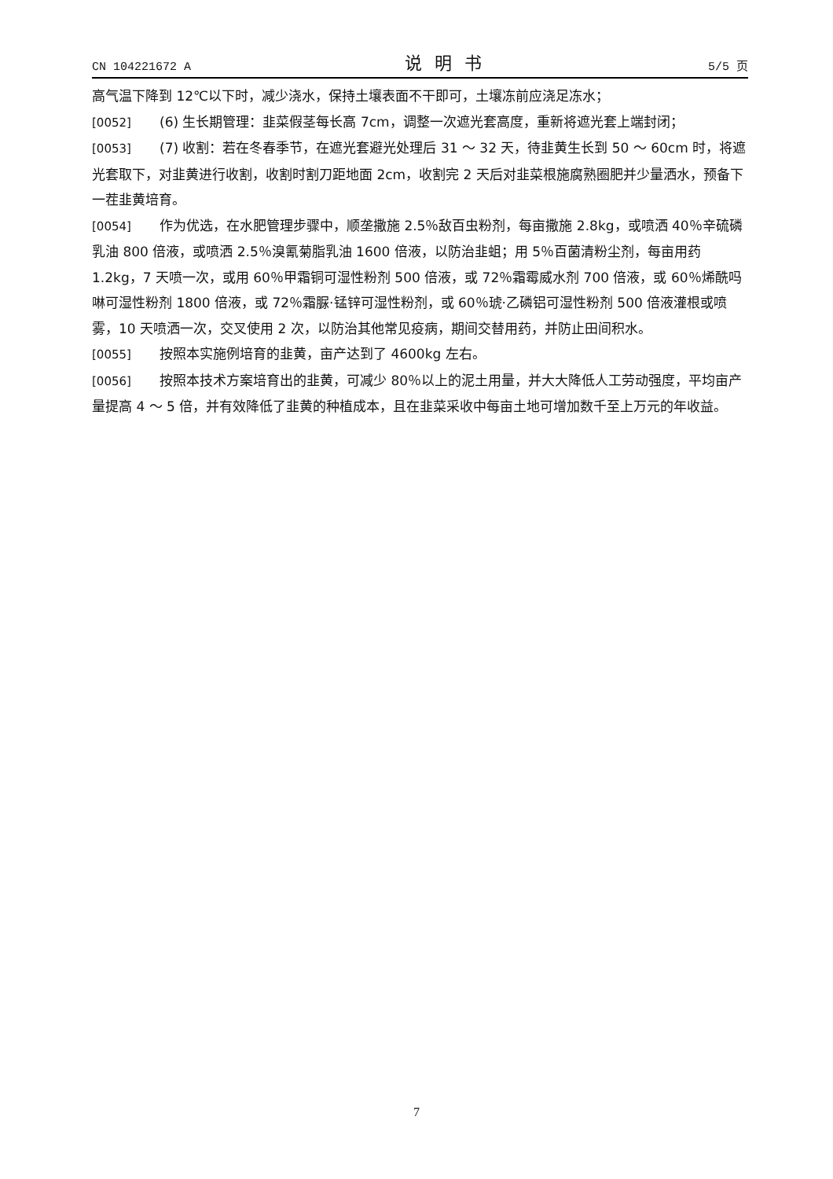CN 104221672 A 说明书 5/5 页
高气温下降到 12℃以下时，减少浇水，保持土壤表面不干即可，土壤冻前应浇足冻水；
[0052] (6) 生长期管理：韭菜假茎每长高 7cm，调整一次遮光套高度，重新将遮光套上端封闭；
[0053] (7) 收割：若在冬春季节，在遮光套避光处理后 31 ～ 32 天，待韭黄生长到 50 ～ 60cm 时，将遮光套取下，对韭黄进行收割，收割时割刀距地面 2cm，收割完 2 天后对韭菜根施腐熟圈肥并少量洒水，预备下一茬韭黄培育。
[0054] 作为优选，在水肥管理步骤中，顺垄撒施 2.5％敌百虫粉剂，每亩撒施 2.8kg，或喷洒 40％辛硫磷乳油 800 倍液，或喷洒 2.5％溴氰菊脂乳油 1600 倍液，以防治韭蛆；用 5％百菌清粉尘剂，每亩用药 1.2kg，7 天喷一次，或用 60％甲霜铜可湿性粉剂 500 倍液，或 72％霜霉威水剂 700 倍液，或 60％烯酰吗啉可湿性粉剂 1800 倍液，或 72％霜脲·锰锌可湿性粉剂，或 60％琥·乙磷铝可湿性粉剂 500 倍液灌根或喷雾，10 天喷洒一次，交叉使用 2 次，以防治其他常见疫病，期间交替用药，并防止田间积水。
[0055] 按照本实施例培育的韭黄，亩产达到了 4600kg 左右。
[0056] 按照本技术方案培育出的韭黄，可减少 80％以上的泥土用量，并大大降低人工劳动强度，平均亩产量提高 4 ～ 5 倍，并有效降低了韭黄的种植成本，且在韭菜采收中每亩土地可增加数千至上万元的年收益。
7